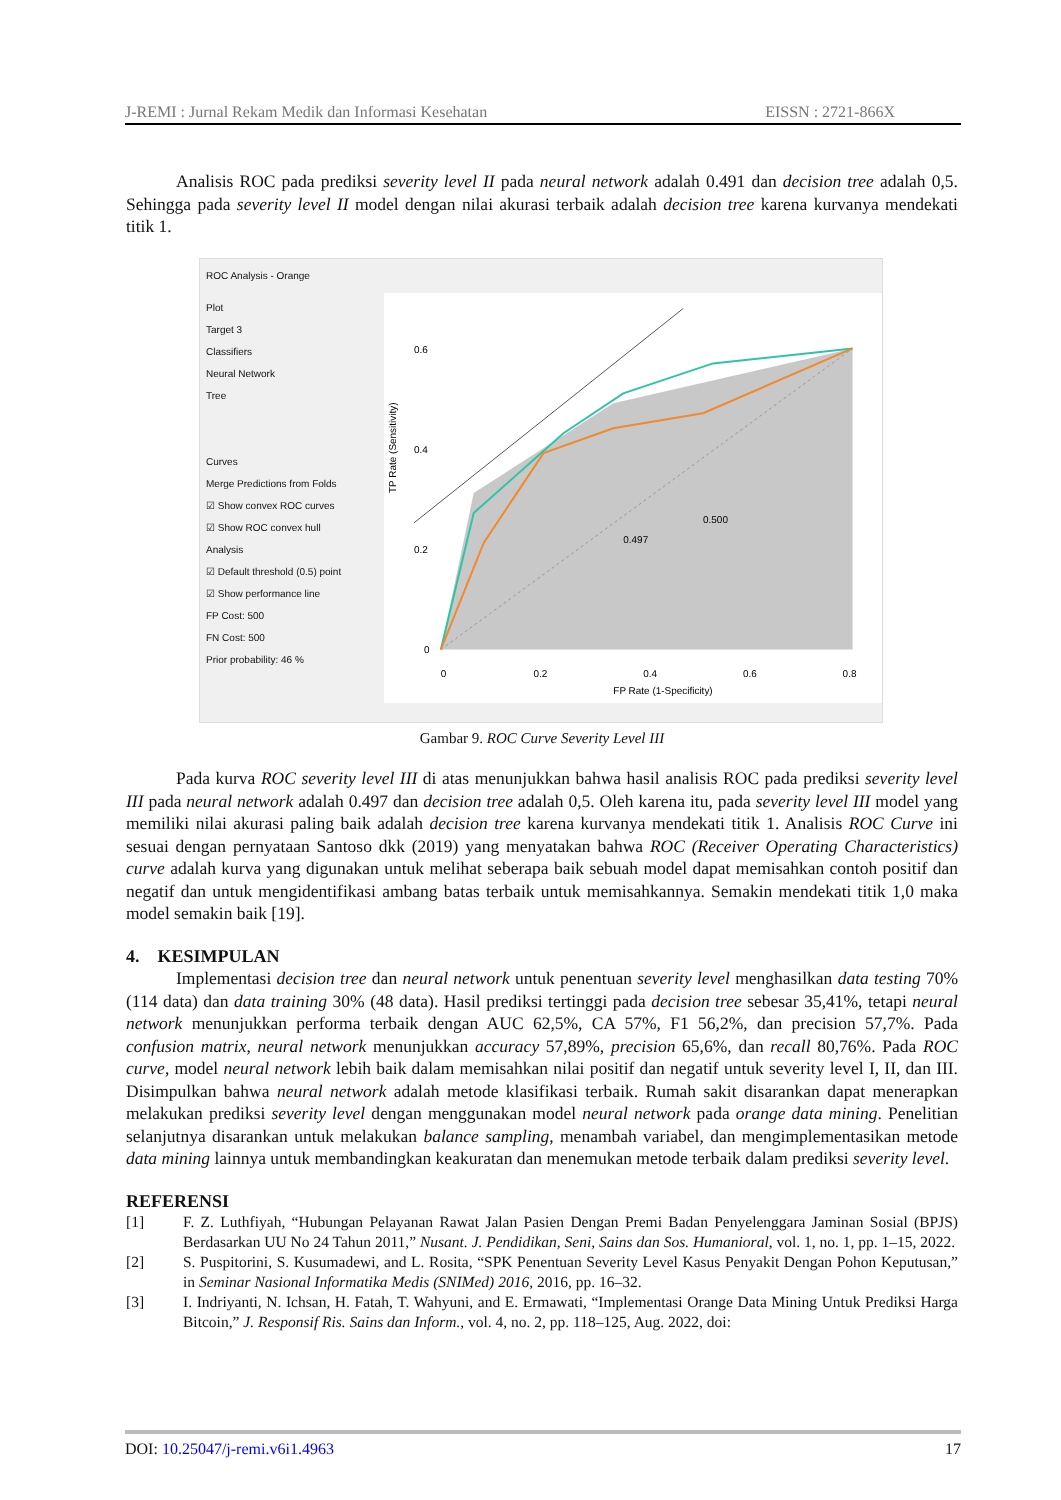J-REMI : Jurnal Rekam Medik dan Informasi Kesehatan EISSN : 2721-866X
Analisis ROC pada prediksi severity level II pada neural network adalah 0.491 dan decision tree adalah 0,5. Sehingga pada severity level II model dengan nilai akurasi terbaik adalah decision tree karena kurvanya mendekati titik 1.
ROC Analysis - Orange
Plot
Target 3
Classifiers
Neural Network
Tree
Curves
Merge Predictions from Folds
☑ Show convex ROC curves
☑ Show ROC convex hull
Analysis
☑ Default threshold (0.5) point
☑ Show performance line
FP Cost: 500
FN Cost: 500
Prior probability: 46 %
0.497
0.500
0
0.2
0.4
0.6
0
0.2
0.4
0.6
0.8
FP Rate (1-Specificity)
TP Rate (Sensitivity)
Gambar 9. ROC Curve Severity Level III
Pada kurva ROC severity level III di atas menunjukkan bahwa hasil analisis ROC pada prediksi severity level III pada neural network adalah 0.497 dan decision tree adalah 0,5. Oleh karena itu, pada severity level III model yang memiliki nilai akurasi paling baik adalah decision tree karena kurvanya mendekati titik 1. Analisis ROC Curve ini sesuai dengan pernyataan Santoso dkk (2019) yang menyatakan bahwa ROC (Receiver Operating Characteristics) curve adalah kurva yang digunakan untuk melihat seberapa baik sebuah model dapat memisahkan contoh positif dan negatif dan untuk mengidentifikasi ambang batas terbaik untuk memisahkannya. Semakin mendekati titik 1,0 maka model semakin baik [19].
4. KESIMPULAN
Implementasi decision tree dan neural network untuk penentuan severity level menghasilkan data testing 70% (114 data) dan data training 30% (48 data). Hasil prediksi tertinggi pada decision tree sebesar 35,41%, tetapi neural network menunjukkan performa terbaik dengan AUC 62,5%, CA 57%, F1 56,2%, dan precision 57,7%. Pada confusion matrix, neural network menunjukkan accuracy 57,89%, precision 65,6%, dan recall 80,76%. Pada ROC curve, model neural network lebih baik dalam memisahkan nilai positif dan negatif untuk severity level I, II, dan III. Disimpulkan bahwa neural network adalah metode klasifikasi terbaik. Rumah sakit disarankan dapat menerapkan melakukan prediksi severity level dengan menggunakan model neural network pada orange data mining. Penelitian selanjutnya disarankan untuk melakukan balance sampling, menambah variabel, dan mengimplementasikan metode data mining lainnya untuk membandingkan keakuratan dan menemukan metode terbaik dalam prediksi severity level.
REFERENSI
[1] F. Z. Luthfiyah, “Hubungan Pelayanan Rawat Jalan Pasien Dengan Premi Badan Penyelenggara Jaminan Sosial (BPJS) Berdasarkan UU No 24 Tahun 2011,” Nusant. J. Pendidikan, Seni, Sains dan Sos. Humanioral, vol. 1, no. 1, pp. 1–15, 2022.
[2] S. Puspitorini, S. Kusumadewi, and L. Rosita, “SPK Penentuan Severity Level Kasus Penyakit Dengan Pohon Keputusan,” in Seminar Nasional Informatika Medis (SNIMed) 2016, 2016, pp. 16–32.
[3] I. Indriyanti, N. Ichsan, H. Fatah, T. Wahyuni, and E. Ermawati, “Implementasi Orange Data Mining Untuk Prediksi Harga Bitcoin,” J. Responsif Ris. Sains dan Inform., vol. 4, no. 2, pp. 118–125, Aug. 2022, doi:
DOI: 10.25047/j-remi.v6i1.4963 17